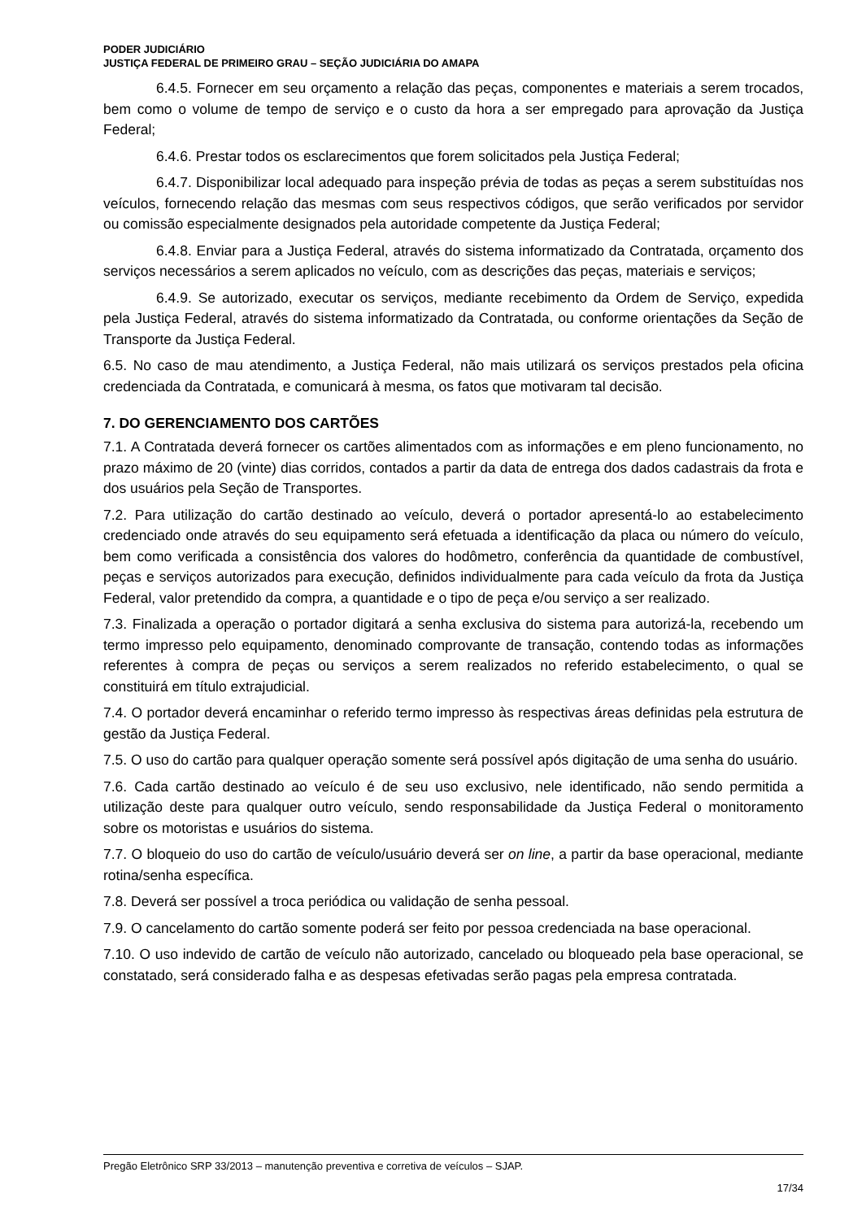PODER JUDICIÁRIO
JUSTIÇA FEDERAL DE PRIMEIRO GRAU – SEÇÃO JUDICIÁRIA DO AMAPA
6.4.5. Fornecer em seu orçamento a relação das peças, componentes e materiais a serem trocados, bem como o volume de tempo de serviço e o custo da hora a ser empregado para aprovação da Justiça Federal;
6.4.6. Prestar todos os esclarecimentos que forem solicitados pela Justiça Federal;
6.4.7. Disponibilizar local adequado para inspeção prévia de todas as peças a serem substituídas nos veículos, fornecendo relação das mesmas com seus respectivos códigos, que serão verificados por servidor ou comissão especialmente designados pela autoridade competente da Justiça Federal;
6.4.8. Enviar para a Justiça Federal, através do sistema informatizado da Contratada, orçamento dos serviços necessários a serem aplicados no veículo, com as descrições das peças, materiais e serviços;
6.4.9. Se autorizado, executar os serviços, mediante recebimento da Ordem de Serviço, expedida pela Justiça Federal, através do sistema informatizado da Contratada, ou conforme orientações da Seção de Transporte da Justiça Federal.
6.5. No caso de mau atendimento, a Justiça Federal, não mais utilizará os serviços prestados pela oficina credenciada da Contratada, e comunicará à mesma, os fatos que motivaram tal decisão.
7. DO GERENCIAMENTO DOS CARTÕES
7.1. A Contratada deverá fornecer os cartões alimentados com as informações e em pleno funcionamento, no prazo máximo de 20 (vinte) dias corridos, contados a partir da data de entrega dos dados cadastrais da frota e dos usuários pela Seção de Transportes.
7.2. Para utilização do cartão destinado ao veículo, deverá o portador apresentá-lo ao estabelecimento credenciado onde através do seu equipamento será efetuada a identificação da placa ou número do veículo, bem como verificada a consistência dos valores do hodômetro, conferência da quantidade de combustível, peças e serviços autorizados para execução, definidos individualmente para cada veículo da frota da Justiça Federal, valor pretendido da compra, a quantidade e o tipo de peça e/ou serviço a ser realizado.
7.3. Finalizada a operação o portador digitará a senha exclusiva do sistema para autorizá-la, recebendo um termo impresso pelo equipamento, denominado comprovante de transação, contendo todas as informações referentes à compra de peças ou serviços a serem realizados no referido estabelecimento, o qual se constituirá em título extrajudicial.
7.4. O portador deverá encaminhar o referido termo impresso às respectivas áreas definidas pela estrutura de gestão da Justiça Federal.
7.5. O uso do cartão para qualquer operação somente será possível após digitação de uma senha do usuário.
7.6. Cada cartão destinado ao veículo é de seu uso exclusivo, nele identificado, não sendo permitida a utilização deste para qualquer outro veículo, sendo responsabilidade da Justiça Federal o monitoramento sobre os motoristas e usuários do sistema.
7.7. O bloqueio do uso do cartão de veículo/usuário deverá ser on line, a partir da base operacional, mediante rotina/senha específica.
7.8. Deverá ser possível a troca periódica ou validação de senha pessoal.
7.9. O cancelamento do cartão somente poderá ser feito por pessoa credenciada na base operacional.
7.10. O uso indevido de cartão de veículo não autorizado, cancelado ou bloqueado pela base operacional, se constatado, será considerado falha e as despesas efetivadas serão pagas pela empresa contratada.
Pregão Eletrônico SRP 33/2013 – manutenção preventiva e corretiva de veículos – SJAP.
17/34